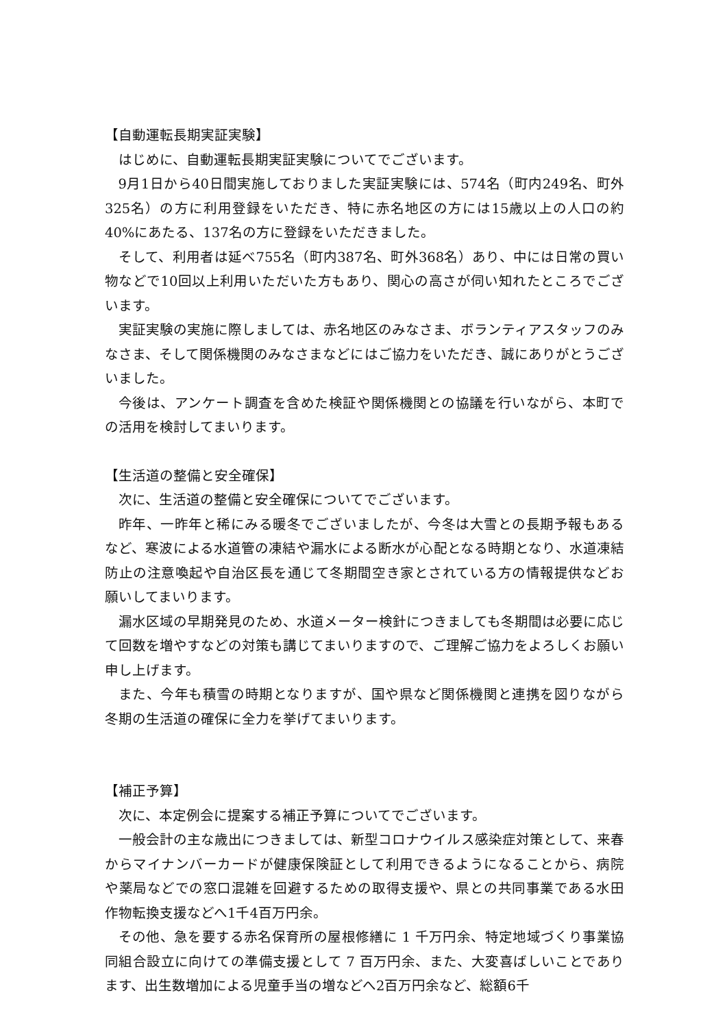【自動運転長期実証実験】
はじめに、自動運転長期実証実験についてでございます。
9月1日から40日間実施しておりました実証実験には、574名（町内249名、町外325名）の方に利用登録をいただき、特に赤名地区の方には15歳以上の人口の約40%にあたる、137名の方に登録をいただきました。
そして、利用者は延べ755名（町内387名、町外368名）あり、中には日常の買い物などで10回以上利用いただいた方もあり、関心の高さが伺い知れたところでございます。
実証実験の実施に際しましては、赤名地区のみなさま、ボランティアスタッフのみなさま、そして関係機関のみなさまなどにはご協力をいただき、誠にありがとうございました。
今後は、アンケート調査を含めた検証や関係機関との協議を行いながら、本町での活用を検討してまいります。
【生活道の整備と安全確保】
次に、生活道の整備と安全確保についてでございます。
昨年、一昨年と稀にみる暖冬でございましたが、今冬は大雪との長期予報もあるなど、寒波による水道管の凍結や漏水による断水が心配となる時期となり、水道凍結防止の注意喚起や自治区長を通じて冬期間空き家とされている方の情報提供などお願いしてまいります。
漏水区域の早期発見のため、水道メーター検針につきましても冬期間は必要に応じて回数を増やすなどの対策も講じてまいりますので、ご理解ご協力をよろしくお願い申し上げます。
また、今年も積雪の時期となりますが、国や県など関係機関と連携を図りながら冬期の生活道の確保に全力を挙げてまいります。
【補正予算】
次に、本定例会に提案する補正予算についてでございます。
一般会計の主な歳出につきましては、新型コロナウイルス感染症対策として、来春からマイナンバーカードが健康保険証として利用できるようになることから、病院や薬局などでの窓口混雑を回避するための取得支援や、県との共同事業である水田作物転換支援などへ1千4百万円余。
その他、急を要する赤名保育所の屋根修繕に 1 千万円余、特定地域づくり事業協同組合設立に向けての準備支援として 7 百万円余、また、大変喜ばしいことであります、出生数増加による児童手当の増などへ2百万円余など、総額6千